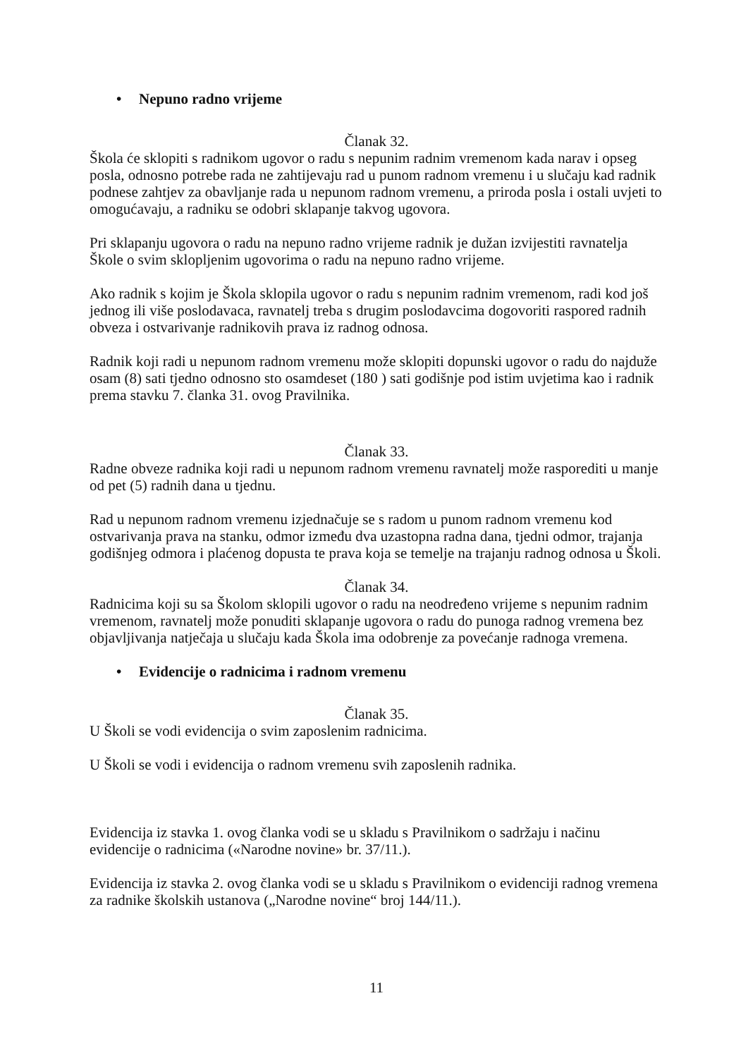• Nepuno radno vrijeme
Članak 32.
Škola će sklopiti s radnikom ugovor o radu s nepunim radnim vremenom kada narav i opseg posla, odnosno potrebe rada ne zahtijevaju rad u punom radnom vremenu i u slučaju kad radnik podnese zahtjev za obavljanje rada u nepunom radnom vremenu, a priroda posla i ostali uvjeti to omogućavaju, a radniku se odobri sklapanje takvog ugovora.
Pri sklapanju ugovora o radu na nepuno radno vrijeme radnik je dužan izvijestiti ravnatelja Škole o svim sklopljenim ugovorima o radu na nepuno radno vrijeme.
Ako radnik s kojim je Škola sklopila ugovor o radu s nepunim radnim vremenom, radi kod još jednog ili više poslodavaca, ravnatelj treba s drugim poslodavcima dogovoriti raspored radnih obveza i ostvarivanje radnikovih prava iz radnog odnosa.
Radnik koji radi u nepunom radnom vremenu može sklopiti dopunski ugovor o radu do najduže osam (8) sati tjedno odnosno sto osamdeset (180 ) sati godišnje pod istim uvjetima kao i radnik prema stavku 7. članka 31. ovog Pravilnika.
Članak 33.
Radne obveze radnika koji radi u nepunom radnom vremenu ravnatelj može rasporediti u manje od pet (5) radnih dana u tjednu.
Rad u nepunom radnom vremenu izjednačuje se s radom u punom radnom vremenu kod ostvarivanja prava na stanku, odmor između dva uzastopna radna dana, tjedni odmor, trajanja godišnjeg odmora i plaćenog dopusta te prava koja se temelje na trajanju radnog odnosa u Školi.
Članak 34.
Radnicima koji su sa Školom sklopili ugovor o radu na neodređeno vrijeme s nepunim radnim vremenom, ravnatelj može ponuditi sklapanje ugovora o radu do punoga radnog vremena bez objavljivanja natječaja u slučaju kada Škola ima odobrenje za povećanje radnoga vremena.
• Evidencije o radnicima i radnom vremenu
Članak 35.
U Školi se vodi evidencija o svim zaposlenim radnicima.
U Školi se vodi i evidencija o radnom vremenu svih zaposlenih radnika.
Evidencija iz stavka 1. ovog članka vodi se u skladu s Pravilnikom o sadržaju i načinu evidencije o radnicima («Narodne novine» br. 37/11.).
Evidencija iz stavka 2. ovog članka vodi se u skladu s Pravilnikom o evidenciji radnog vremena za radnike školskih ustanova („Narodne novine“ broj 144/11.).
11